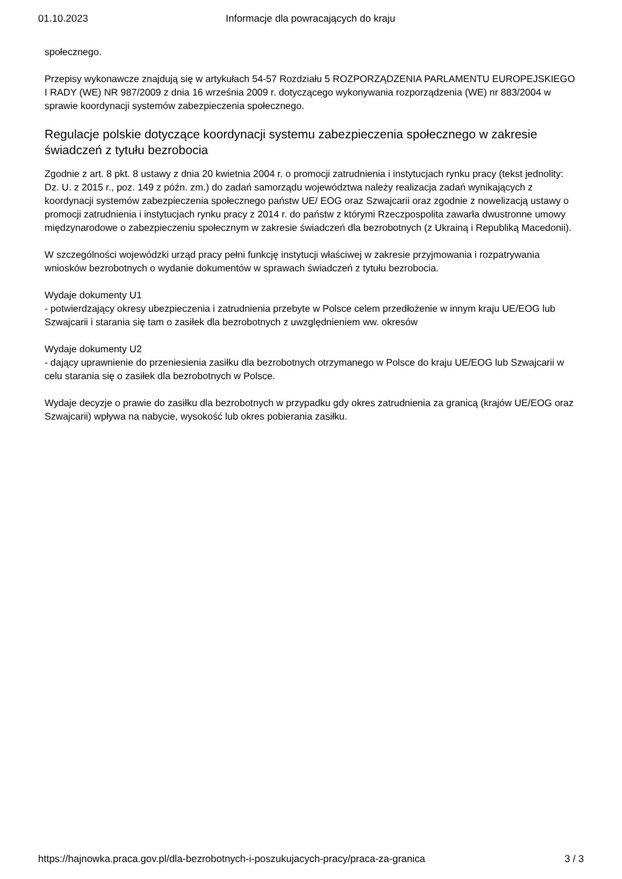01.10.2023 Informacje dla powracających do kraju
społecznego.
Przepisy wykonawcze znajdują się w artykułach 54-57 Rozdziału 5 ROZPORZĄDZENIA PARLAMENTU EUROPEJSKIEGO I RADY (WE) NR 987/2009 z dnia 16 września 2009 r. dotyczącego wykonywania rozporządzenia (WE) nr 883/2004 w sprawie koordynacji systemów zabezpieczenia społecznego.
Regulacje polskie dotyczące koordynacji systemu zabezpieczenia społecznego w zakresie świadczeń z tytułu bezrobocia
Zgodnie z art. 8 pkt. 8 ustawy z dnia 20 kwietnia 2004 r. o promocji zatrudnienia i instytucjach rynku pracy (tekst jednolity: Dz. U. z 2015 r., poz. 149 z późn. zm.) do zadań samorządu województwa należy realizacja zadań wynikających z koordynacji systemów zabezpieczenia społecznego państw UE/ EOG oraz Szwajcarii oraz zgodnie z nowelizacją ustawy o promocji zatrudnienia i instytucjach rynku pracy z 2014 r. do państw z którymi Rzeczpospolita zawarła dwustronne umowy międzynarodowe o zabezpieczeniu społecznym w zakresie świadczeń dla bezrobotnych (z Ukrainą i Republiką Macedonii).
W szczególności wojewódzki urząd pracy pełni funkcję instytucji właściwej w zakresie przyjmowania i rozpatrywania wniosków bezrobotnych o wydanie dokumentów w sprawach świadczeń z tytułu bezrobocia.
Wydaje dokumenty U1
- potwierdzający okresy ubezpieczenia i zatrudnienia przebyte w Polsce celem przedłożenie w innym kraju UE/EOG lub Szwajcarii i starania się tam o zasiłek dla bezrobotnych z uwzględnieniem ww. okresów
Wydaje dokumenty U2
- dający uprawnienie do przeniesienia zasiłku dla bezrobotnych otrzymanego w Polsce do kraju UE/EOG lub Szwajcarii w celu starania się o zasiłek dla bezrobotnych w Polsce.
Wydaje decyzje o prawie do zasiłku dla bezrobotnych w przypadku gdy okres zatrudnienia za granicą (krajów UE/EOG oraz Szwajcarii) wpływa na nabycie, wysokość lub okres pobierania zasiłku.
https://hajnowka.praca.gov.pl/dla-bezrobotnych-i-poszukujacych-pracy/praca-za-granica 3 / 3